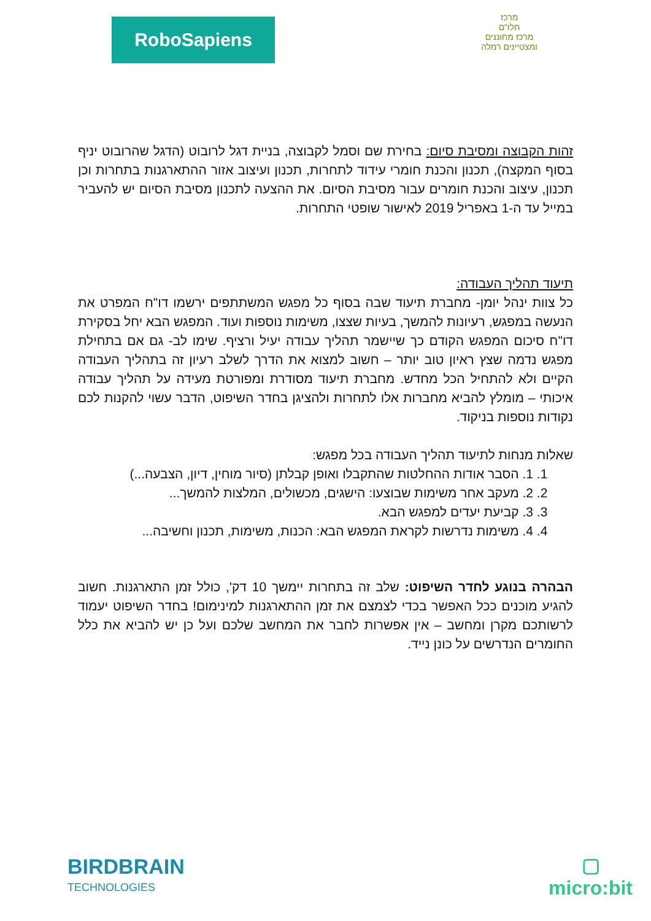RoboSapiens
מרכז
חלו"ם
מרכז מחוננים ומצטיינים רמלה
זהות הקבוצה ומסיבת סיום: בחירת שם וסמל לקבוצה, בניית דגל לרובוט (הדגל שהרובוט יניף בסוף המקצה), תכנון והכנת חומרי עידוד לתחרות, תכנון ועיצוב אזור ההתארגנות בתחרות וכן תכנון, עיצוב והכנת חומרים עבור מסיבת הסיום. את ההצעה לתכנון מסיבת הסיום יש להעביר במייל עד ה-1 באפריל 2019 לאישור שופטי התחרות.
תיעוד תהליך העבודה:
כל צוות ינהל יומן- מחברת תיעוד שבה בסוף כל מפגש המשתתפים ירשמו דו"ח המפרט את הנעשה במפגש, רעיונות להמשך, בעיות שצצו, משימות נוספות ועוד. המפגש הבא יחל בסקירת דו"ח סיכום המפגש הקודם כך שיישמר תהליך עבודה יעיל ורציף. שימו לב- גם אם בתחילת מפגש נדמה שצץ ראיון טוב יותר – חשוב למצוא את הדרך לשלב רעיון זה בתהליך העבודה הקיים ולא להתחיל הכל מחדש. מחברת תיעוד מסודרת ומפורטת מעידה על תהליך עבודה איכותי – מומלץ להביא מחברות אלו לתחרות ולהציגן בחדר השיפוט, הדבר עשוי להקנות לכם נקודות נוספות בניקוד.
שאלות מנחות לתיעוד תהליך העבודה בכל מפגש:
1. 1. הסבר אודות ההחלטות שהתקבלו ואופן קבלתן (סיור מוחין, דיון, הצבעה...)
2. 2. מעקב אחר משימות שבוצעו: הישגים, מכשולים, המלצות להמשך...
3. 3. קביעת יעדים למפגש הבא.
4. 4. משימות נדרשות לקראת המפגש הבא: הכנות, משימות, תכנון וחשיבה...
הבהרה בנוגע לחדר השיפוט: שלב זה בתחרות יימשך 10 דק', כולל זמן התארגנות. חשוב להגיע מוכנים ככל האפשר בכדי לצמצם את זמן ההתארגנות למינימום! בחדר השיפוט יעמוד לרשותכם מקרן ומחשב – אין אפשרות לחבר את המחשב שלכם ועל כן יש להביא את כלל החומרים הנדרשים על כונן נייד.
BIRDBRAIN
TECHNOLOGIES
▢
micro:bit